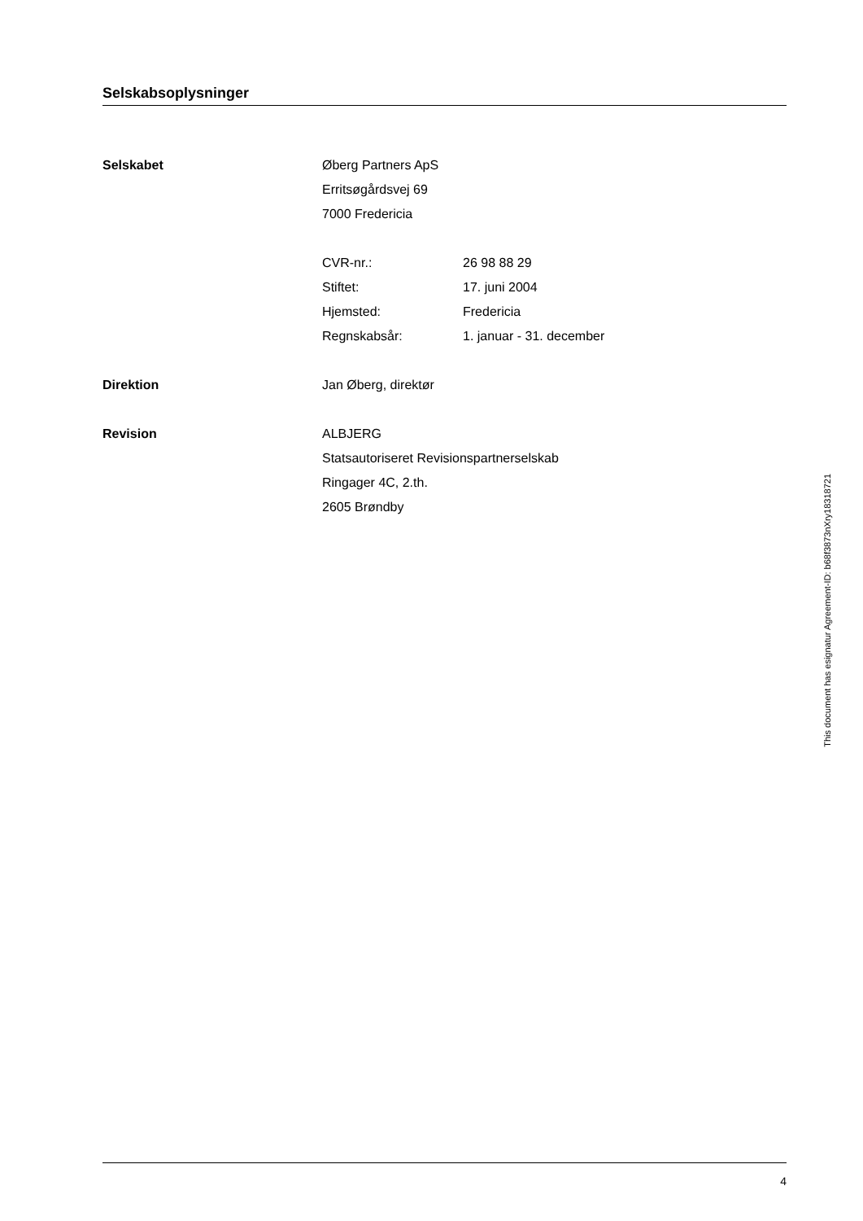Selskabsoplysninger
Selskabet Øberg Partners ApS
Erritsøgårdsvej 69
7000 Fredericia
CVR-nr.: 26 98 88 29
Stiftet: 17. juni 2004
Hjemsted: Fredericia
Regnskabsår: 1. januar - 31. december
Direktion Jan Øberg, direktør
Revision ALBJERG
Statsautoriseret Revisionspartnerselskab
Ringager 4C, 2.th.
2605 Brøndby
4
This document has esignatur Agreement-ID: b68f3873nXry18318721